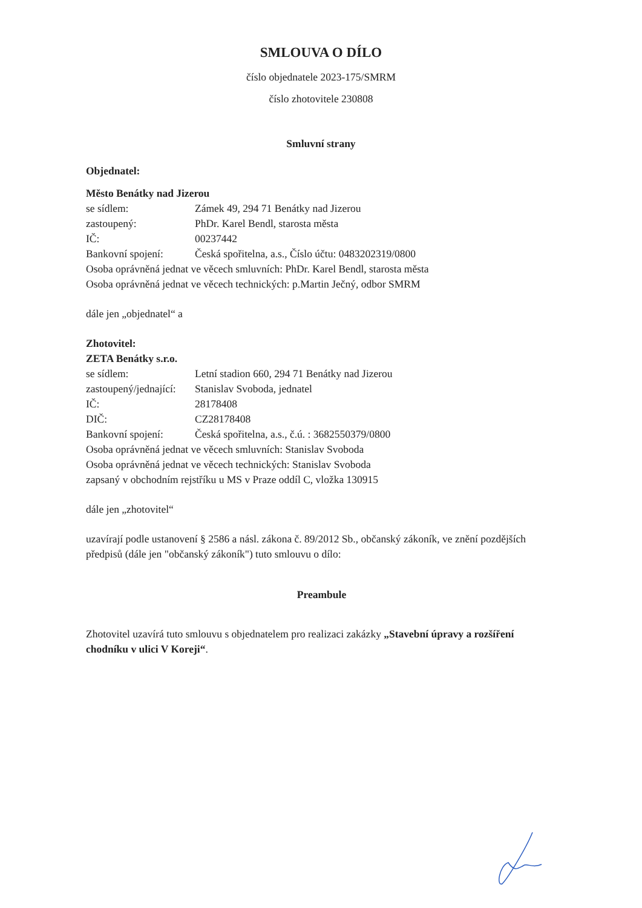SMLOUVA O DÍLO
číslo objednatele 2023-175/SMRM
číslo zhotovitele 230808
Smluvní strany
Objednatel:
Město Benátky nad Jizerou
se sídlem: Zámek 49, 294 71 Benátky nad Jizerou
zastoupený: PhDr. Karel Bendl, starosta města
IČ: 00237442
Bankovní spojení: Česká spořitelna, a.s., Číslo účtu: 0483202319/0800
Osoba oprávněná jednat ve věcech smluvních: PhDr. Karel Bendl, starosta města
Osoba oprávněná jednat ve věcech technických: p.Martin Ječný, odbor SMRM
dále jen „objednatel“ a
Zhotovitel:
ZETA Benátky s.r.o.
se sídlem: Letní stadion 660, 294 71 Benátky nad Jizerou
zastoupený/jednající: Stanislav Svoboda, jednatel
IČ: 28178408
DIČ: CZ28178408
Bankovní spojení: Česká spořitelna, a.s., č.ú. : 3682550379/0800
Osoba oprávněná jednat ve věcech smluvních: Stanislav Svoboda
Osoba oprávněná jednat ve věcech technických: Stanislav Svoboda
zapsaný v obchodním rejstříku u MS v Praze oddíl C, vložka 130915
dále jen „zhotovitel“
uzavírají podle ustanovení § 2586 a násl. zákona č. 89/2012 Sb., občanský zákoník, ve znění pozdějších předpisů (dále jen "občanský zákoník") tuto smlouvu o dílo:
Preambule
Zhotovitel uzavírá tuto smlouvu s objednatelem pro realizaci zakázky „Stavební úpravy a rozšíření chodníku v ulici V Koreji“.